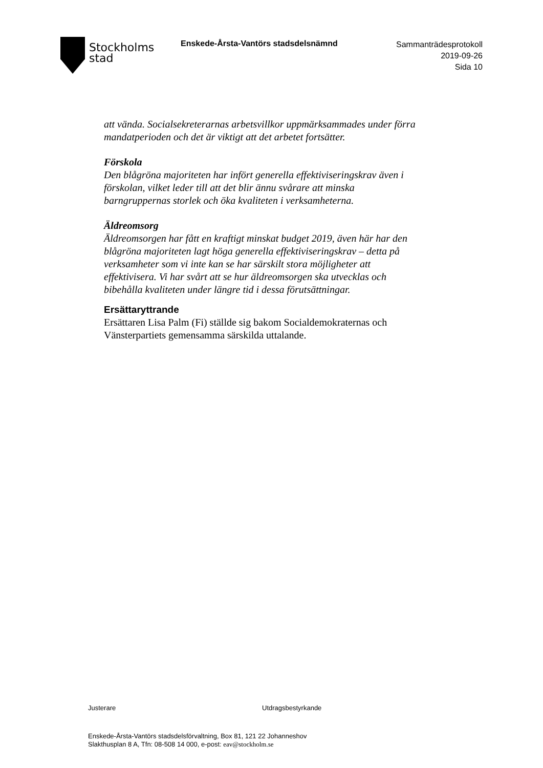Stockholms
stad
Enskede-Årsta-Vantörs stadsdelsnämnd
Sammanträdesprotokoll
2019-09-26
Sida 10
att vända. Socialsekreterarnas arbetsvillkor uppmärksammades under förra mandatperioden och det är viktigt att det arbetet fortsätter.
Förskola
Den blågröna majoriteten har infört generella effektiviseringskrav även i förskolan, vilket leder till att det blir ännu svårare att minska barngruppernas storlek och öka kvaliteten i verksamheterna.
Äldreomsorg
Äldreomsorgen har fått en kraftigt minskat budget 2019, även här har den blågröna majoriteten lagt höga generella effektiviseringskrav – detta på verksamheter som vi inte kan se har särskilt stora möjligheter att effektivisera. Vi har svårt att se hur äldreomsorgen ska utvecklas och bibehålla kvaliteten under längre tid i dessa förutsättningar.
Ersättaryttrande
Ersättaren Lisa Palm (Fi) ställde sig bakom Socialdemokraternas och Vänsterpartiets gemensamma särskilda uttalande.
Justerare Utdragsbestyrkande
Enskede-Årsta-Vantörs stadsdelsförvaltning, Box 81, 121 22 Johanneshov
Slakthusplan 8 A, Tfn: 08-508 14 000, e-post: eav@stockholm.se